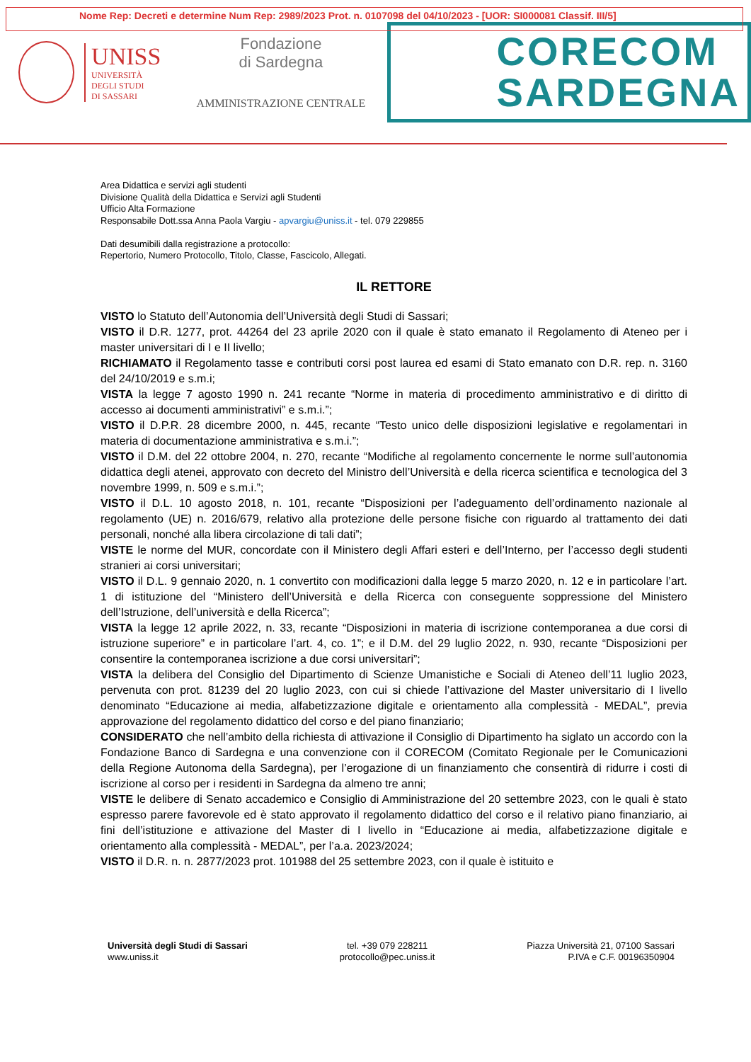Nome Rep: Decreti e determine Num Rep: 2989/2023 Prot. n. 0107098 del 04/10/2023 - [UOR: SI000081 Classif. III/5]
UNISS
UNIVERSITÀ
DEGLI STUDI
DI SASSARI
Fondazione
di Sardegna
AMMINISTRAZIONE CENTRALE
CORECOM
SARDEGNA
Area Didattica e servizi agli studenti
Divisione Qualità della Didattica e Servizi agli Studenti
Ufficio Alta Formazione
Responsabile Dott.ssa Anna Paola Vargiu - apvargiu@uniss.it - tel. 079 229855
Dati desumibili dalla registrazione a protocollo:
Repertorio, Numero Protocollo, Titolo, Classe, Fascicolo, Allegati.
IL RETTORE
VISTO lo Statuto dell’Autonomia dell’Università degli Studi di Sassari;
VISTO il D.R. 1277, prot. 44264 del 23 aprile 2020 con il quale è stato emanato il Regolamento di Ateneo per i master universitari di I e II livello;
RICHIAMATO il Regolamento tasse e contributi corsi post laurea ed esami di Stato emanato con D.R. rep. n. 3160 del 24/10/2019 e s.m.i;
VISTA la legge 7 agosto 1990 n. 241 recante “Norme in materia di procedimento amministrativo e di diritto di accesso ai documenti amministrativi” e s.m.i.”;
VISTO il D.P.R. 28 dicembre 2000, n. 445, recante “Testo unico delle disposizioni legislative e regolamentari in materia di documentazione amministrativa e s.m.i.”;
VISTO il D.M. del 22 ottobre 2004, n. 270, recante “Modifiche al regolamento concernente le norme sull’autonomia didattica degli atenei, approvato con decreto del Ministro dell’Università e della ricerca scientifica e tecnologica del 3 novembre 1999, n. 509 e s.m.i.”;
VISTO il D.L. 10 agosto 2018, n. 101, recante “Disposizioni per l’adeguamento dell’ordinamento nazionale al regolamento (UE) n. 2016/679, relativo alla protezione delle persone fisiche con riguardo al trattamento dei dati personali, nonché alla libera circolazione di tali dati”;
VISTE le norme del MUR, concordate con il Ministero degli Affari esteri e dell’Interno, per l’accesso degli studenti stranieri ai corsi universitari;
VISTO il D.L. 9 gennaio 2020, n. 1 convertito con modificazioni dalla legge 5 marzo 2020, n. 12 e in particolare l’art. 1 di istituzione del “Ministero dell’Università e della Ricerca con conseguente soppressione del Ministero dell’Istruzione, dell’università e della Ricerca”;
VISTA la legge 12 aprile 2022, n. 33, recante “Disposizioni in materia di iscrizione contemporanea a due corsi di istruzione superiore” e in particolare l’art. 4, co. 1”; e il D.M. del 29 luglio 2022, n. 930, recante “Disposizioni per consentire la contemporanea iscrizione a due corsi universitari”;
VISTA la delibera del Consiglio del Dipartimento di Scienze Umanistiche e Sociali di Ateneo dell’11 luglio 2023, pervenuta con prot. 81239 del 20 luglio 2023, con cui si chiede l’attivazione del Master universitario di I livello denominato “Educazione ai media, alfabetizzazione digitale e orientamento alla complessità - MEDAL”, previa approvazione del regolamento didattico del corso e del piano finanziario;
CONSIDERATO che nell’ambito della richiesta di attivazione il Consiglio di Dipartimento ha siglato un accordo con la Fondazione Banco di Sardegna e una convenzione con il CORECOM (Comitato Regionale per le Comunicazioni della Regione Autonoma della Sardegna), per l’erogazione di un finanziamento che consentirà di ridurre i costi di iscrizione al corso per i residenti in Sardegna da almeno tre anni;
VISTE le delibere di Senato accademico e Consiglio di Amministrazione del 20 settembre 2023, con le quali è stato espresso parere favorevole ed è stato approvato il regolamento didattico del corso e il relativo piano finanziario, ai fini dell’istituzione e attivazione del Master di I livello in “Educazione ai media, alfabetizzazione digitale e orientamento alla complessità - MEDAL”, per l’a.a. 2023/2024;
VISTO il D.R. n. n. 2877/2023 prot. 101988 del 25 settembre 2023, con il quale è istituito e
Università degli Studi di Sassari
www.uniss.it
tel. +39 079 228211
protocollo@pec.uniss.it
Piazza Università 21, 07100 Sassari
P.IVA e C.F. 00196350904